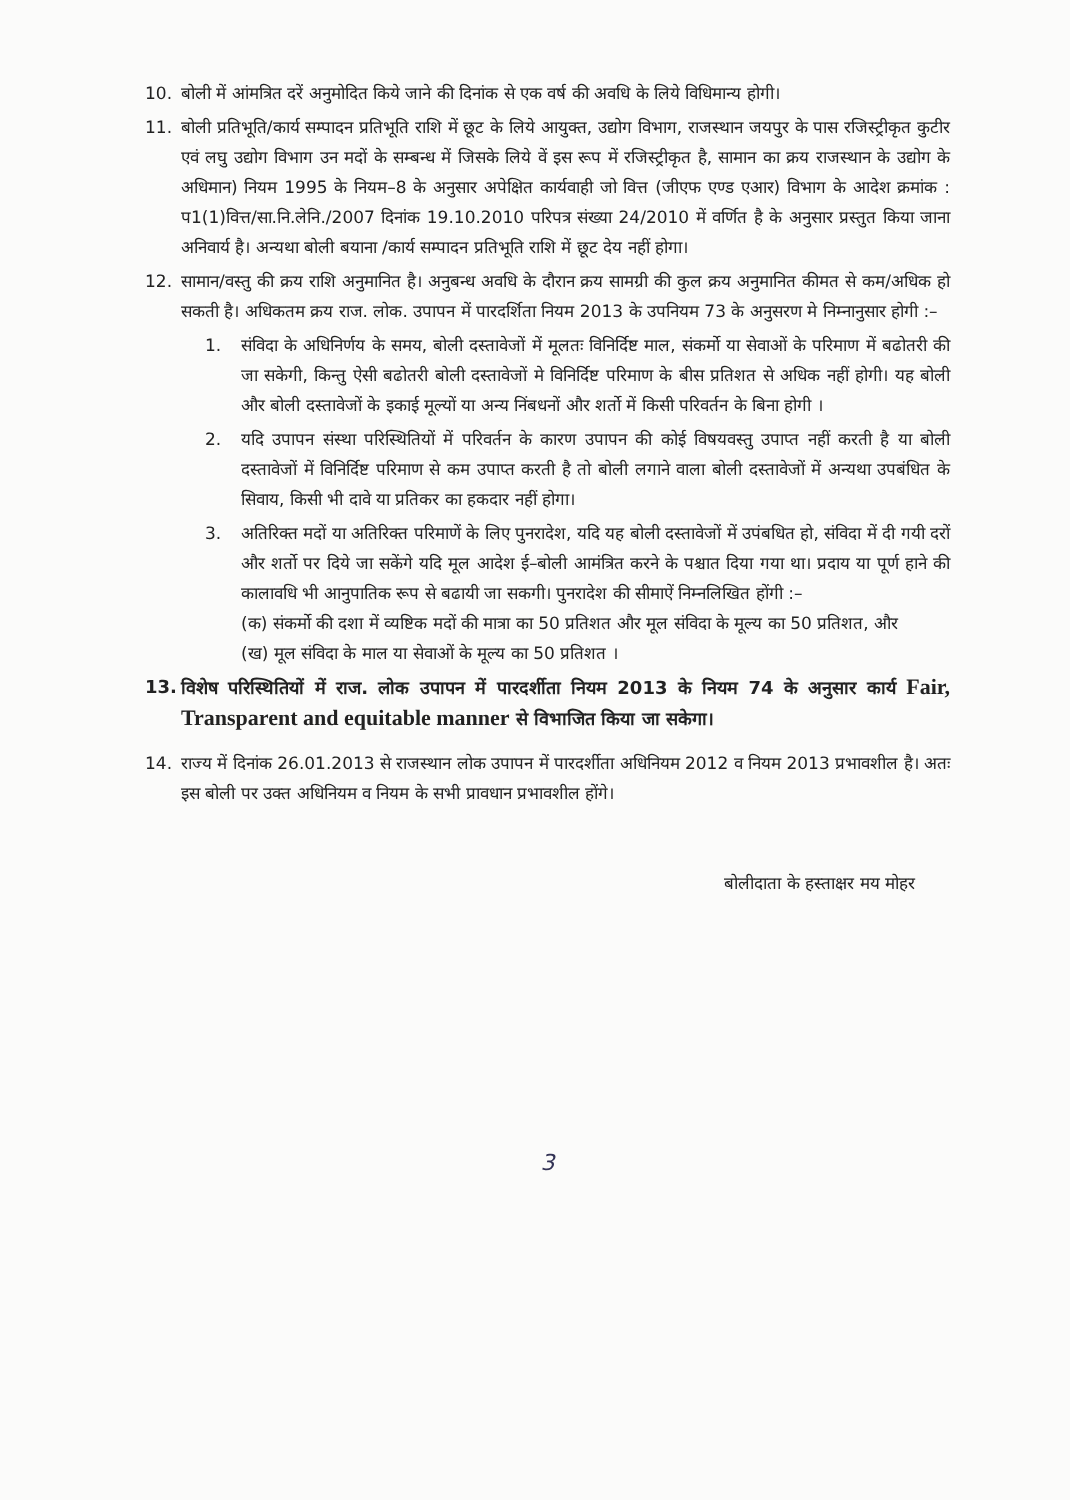10. बोली में आंमत्रित दरें अनुमोदित किये जाने की दिनांक से एक वर्ष की अवधि के लिये विधिमान्य होगी।
11. बोली प्रतिभूति/कार्य सम्पादन प्रतिभूति राशि में छूट के लिये आयुक्त, उद्योग विभाग, राजस्थान जयपुर के पास रजिस्ट्रीकृत कुटीर एवं लघु उद्योग विभाग उन मदों के सम्बन्ध में जिसके लिये वें इस रूप में रजिस्ट्रीकृत है, सामान का क्रय राजस्थान के उद्योग के अधिमान) नियम 1995 के नियम–8 के अनुसार अपेक्षित कार्यवाही जो वित्त (जीएफ एण्ड एआर) विभाग के आदेश क्रमांक : प1(1)वित्त/सा.नि.लेनि./2007 दिनांक 19.10.2010 परिपत्र संख्या 24/2010 में वर्णित है के अनुसार प्रस्तुत किया जाना अनिवार्य है। अन्यथा बोली बयाना /कार्य सम्पादन प्रतिभूति राशि में छूट देय नहीं होगा।
12. सामान/वस्तु की क्रय राशि अनुमानित है। अनुबन्ध अवधि के दौरान क्रय सामग्री की कुल क्रय अनुमानित कीमत से कम/अधिक हो सकती है। अधिकतम क्रय राज. लोक. उपापन में पारदर्शिता नियम 2013 के उपनियम 73 के अनुसरण मे निम्नानुसार होगी :–
1. संविदा के अधिनिर्णय के समय, बोली दस्तावेजों में मूलतः विनिर्दिष्ट माल, संकर्मो या सेवाओं के परिमाण में बढोतरी की जा सकेगी, किन्तु ऐसी बढोतरी बोली दस्तावेजों मे विनिर्दिष्ट परिमाण के बीस प्रतिशत से अधिक नहीं होगी। यह बोली और बोली दस्तावेजों के इकाई मूल्यों या अन्य निंबधनों और शर्तो में किसी परिवर्तन के बिना होगी ।
2. यदि उपापन संस्था परिस्थितियों में परिवर्तन के कारण उपापन की कोई विषयवस्तु उपाप्त नहीं करती है या बोली दस्तावेजों में विनिर्दिष्ट परिमाण से कम उपाप्त करती है तो बोली लगाने वाला बोली दस्तावेजों में अन्यथा उपबंधित के सिवाय, किसी भी दावे या प्रतिकर का हकदार नहीं होगा।
3. अतिरिक्त मदों या अतिरिक्त परिमाणें के लिए पुनरादेश, यदि यह बोली दस्तावेजों में उपंबधित हो, संविदा में दी गयी दरों और शर्तो पर दिये जा सकेंगे यदि मूल आदेश ई–बोली आमंत्रित करने के पश्चात दिया गया था। प्रदाय या पूर्ण हाने की कालावधि भी आनुपातिक रूप से बढायी जा सकगी। पुनरादेश की सीमाऐं निम्नलिखित होंगी :–
(क) संकर्मो की दशा में व्यष्टिक मदों की मात्रा का 50 प्रतिशत और मूल संविदा के मूल्य का 50 प्रतिशत, और
(ख) मूल संविदा के माल या सेवाओं के मूल्य का 50 प्रतिशत ।
13. विशेष परिस्थितियों में राज. लोक उपापन में पारदर्शीता नियम 2013 के नियम 74 के अनुसार कार्य Fair, Transparent and equitable manner से विभाजित किया जा सकेगा।
14. राज्य में दिनांक 26.01.2013 से राजस्थान लोक उपापन में पारदर्शीता अधिनियम 2012 व नियम 2013 प्रभावशील है। अतः इस बोली पर उक्त अधिनियम व नियम के सभी प्रावधान प्रभावशील होंगे।
बोलीदाता के हस्ताक्षर मय मोहर
3